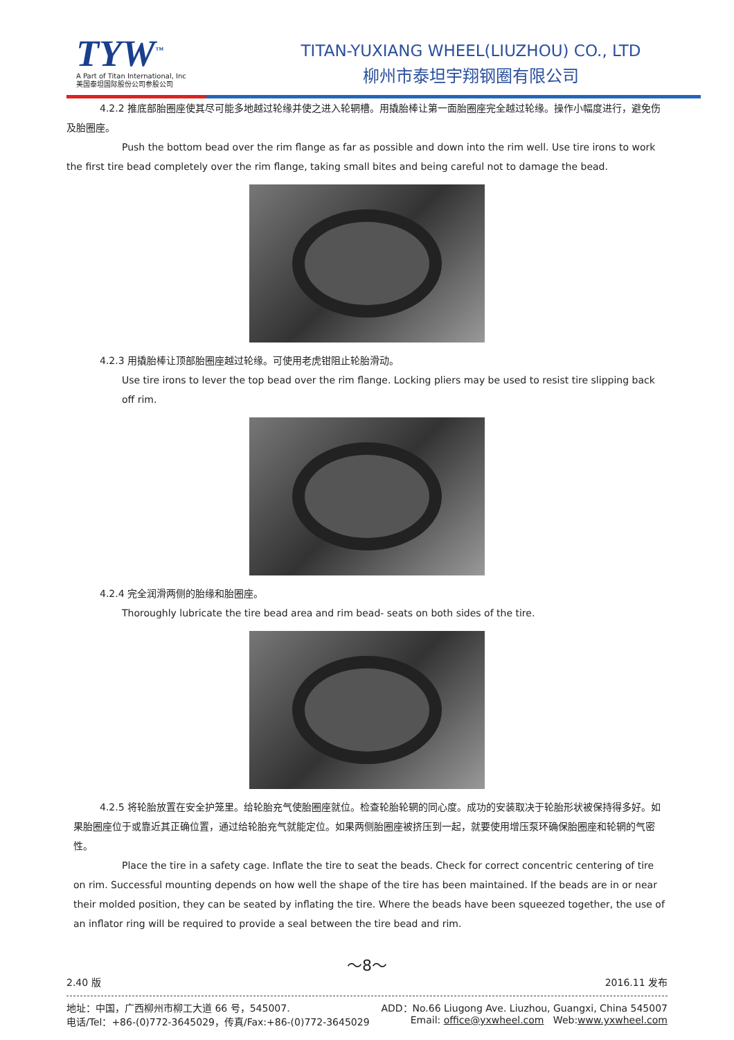TYW<sup>™</sup>
A Part of Titan International, Inc
美国泰坦国际股份公司参股公司
TITAN-YUXIANG WHEEL(LIUZHOU) CO., LTD
柳州市泰坦宇翔钢圈有限公司
4.2.2 推底部胎圈座使其尽可能多地越过轮缘并使之进入轮辋槽。用撬胎棒让第一面胎圈座完全越过轮缘。操作小幅度进行，避免伤及胎圈座。
Push the bottom bead over the rim flange as far as possible and down into the rim well. Use tire irons to work the first tire bead completely over the rim flange, taking small bites and being careful not to damage the bead.
4.2.3 用撬胎棒让顶部胎圈座越过轮缘。可使用老虎钳阻止轮胎滑动。
Use tire irons to lever the top bead over the rim flange. Locking pliers may be used to resist tire slipping back off rim.
4.2.4 完全润滑两侧的胎缘和胎圈座。
Thoroughly lubricate the tire bead area and rim bead- seats on both sides of the tire.
4.2.5 将轮胎放置在安全护笼里。给轮胎充气使胎圈座就位。检查轮胎轮辋的同心度。成功的安装取决于轮胎形状被保持得多好。如果胎圈座位于或靠近其正确位置，通过给轮胎充气就能定位。如果两侧胎圈座被挤压到一起，就要使用增压泵环确保胎圈座和轮辋的气密性。
Place the tire in a safety cage. Inflate the tire to seat the beads. Check for correct concentric centering of tire on rim. Successful mounting depends on how well the shape of the tire has been maintained. If the beads are in or near their molded position, they can be seated by inflating the tire. Where the beads have been squeezed together, the use of an inflator ring will be required to provide a seal between the tire bead and rim.
～8～
2.40 版 2016.11 发布
地址：中国，广西柳州市柳工大道 66 号，545007. ADD：No.66 Liugong Ave. Liuzhou, Guangxi, China 545007
电话/Tel：+86-(0)772-3645029，传真/Fax:+86-(0)772-3645029 Email: office@yxwheel.com Web:www.yxwheel.com